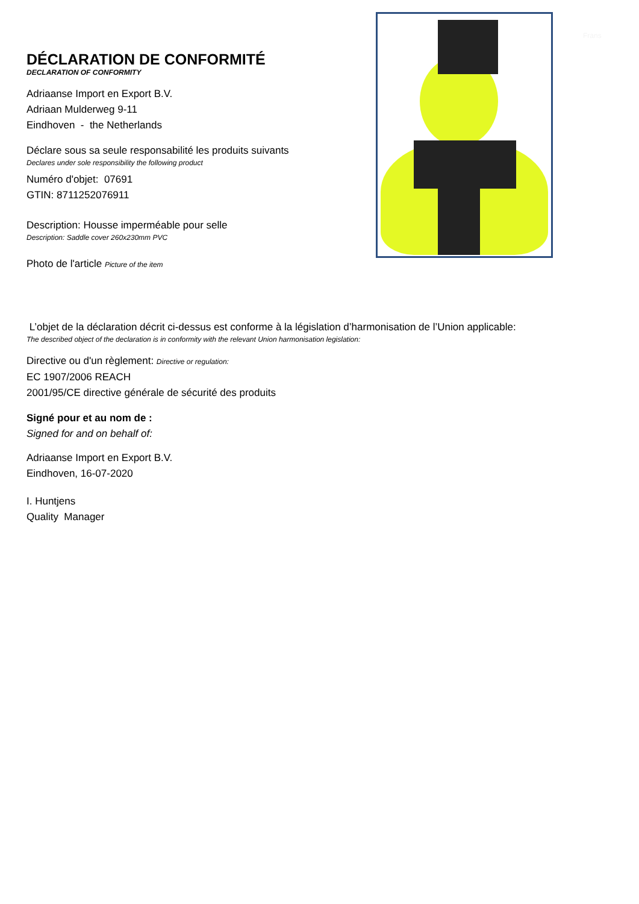Frans
DÉCLARATION DE CONFORMITÉ
DECLARATION OF CONFORMITY
Adriaanse Import en Export B.V.
Adriaan Mulderweg 9-11
Eindhoven - the Netherlands
Déclare sous sa seule responsabilité les produits suivants
Declares under sole responsibility the following product
Numéro d'objet: 07691
GTIN: 8711252076911
Description: Housse imperméable pour selle
Description: Saddle cover 260x230mm PVC
Photo de l'article Picture of the item
L’objet de la déclaration décrit ci-dessus est conforme à la législation d’harmonisation de l’Union applicable:
The described object of the declaration is in conformity with the relevant Union harmonisation legislation:
Directive ou d'un règlement: Directive or regulation:
EC 1907/2006 REACH
2001/95/CE directive générale de sécurité des produits
Signé pour et au nom de :
Signed for and on behalf of:
Adriaanse Import en Export B.V.
Eindhoven, 16-07-2020
I. Huntjens
Quality Manager